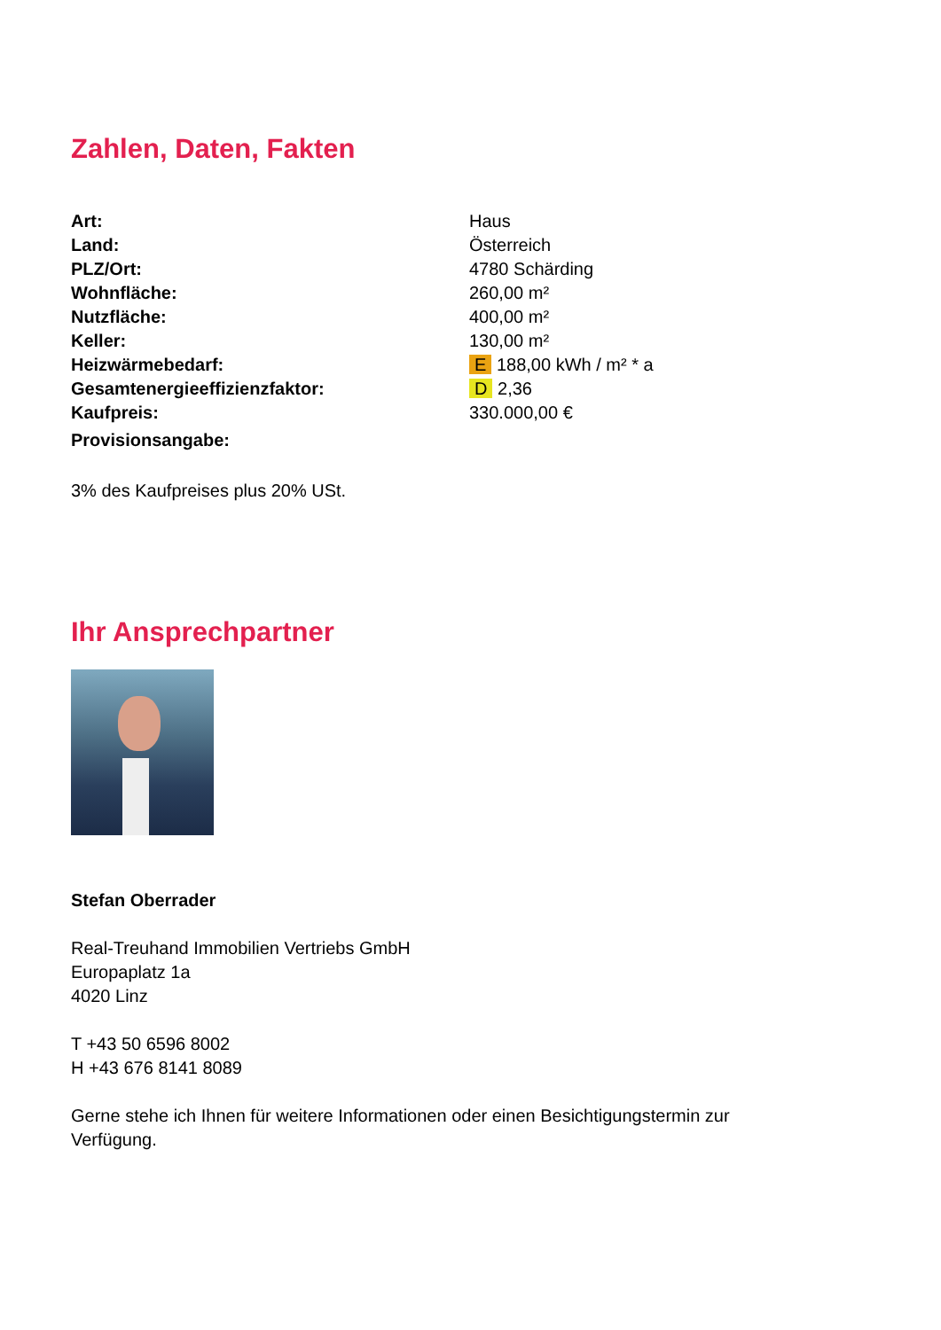Zahlen, Daten, Fakten
| Art: | Haus |
| Land: | Österreich |
| PLZ/Ort: | 4780 Schärding |
| Wohnfläche: | 260,00 m² |
| Nutzfläche: | 400,00 m² |
| Keller: | 130,00 m² |
| Heizwärmebedarf: | E 188,00 kWh / m² * a |
| Gesamtenergieeffizienzfaktor: | D 2,36 |
| Kaufpreis: | 330.000,00 € |
| Provisionsangabe: | |
3% des Kaufpreises plus 20% USt.
Ihr Ansprechpartner
Stefan Oberrader
Real-Treuhand Immobilien Vertriebs GmbH
Europaplatz 1a
4020 Linz
T +43 50 6596 8002
H +43 676 8141 8089
Gerne stehe ich Ihnen für weitere Informationen oder einen Besichtigungstermin zur Verfügung.